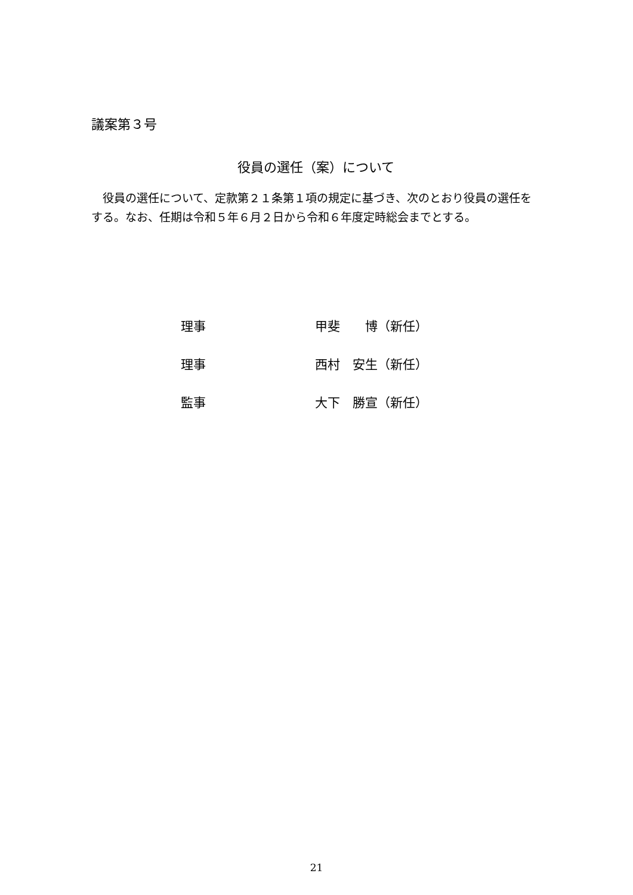議案第３号
役員の選任（案）について
役員の選任について、定款第２１条第１項の規定に基づき、次のとおり役員の選任をする。なお、任期は令和５年６月２日から令和６年度定時総会までとする。
理事 甲斐　　博（新任）
理事 西村　安生（新任）
監事 大下　勝宣（新任）
21